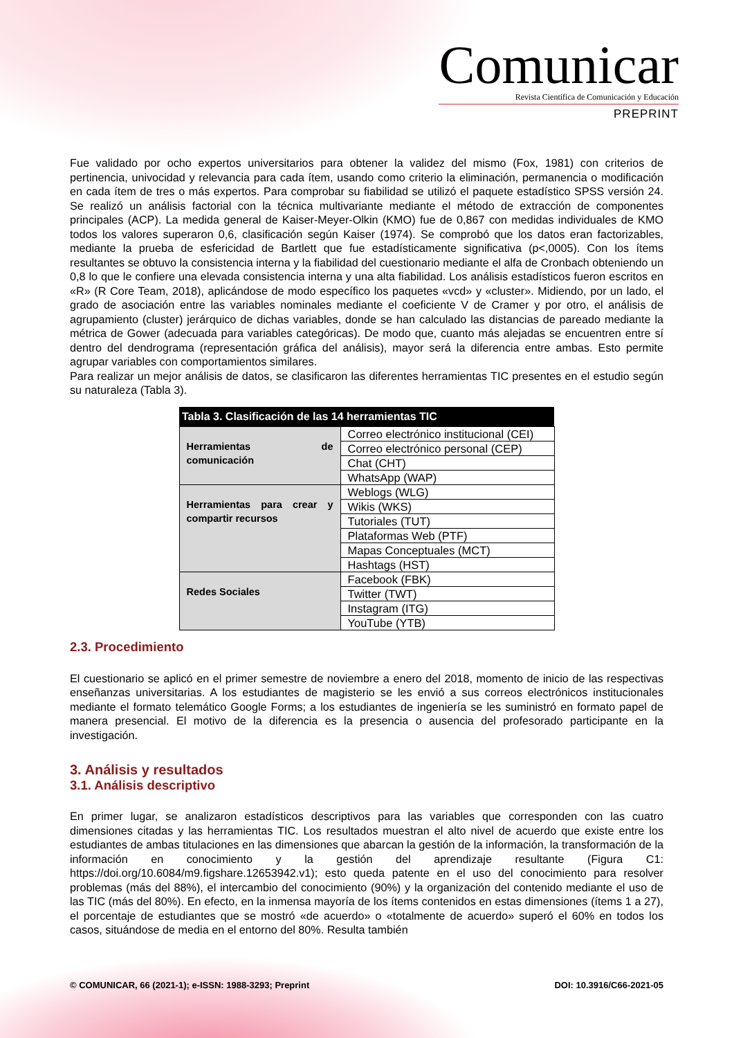Comunicar
Revista Científica de Comunicación y Educación
PREPRINT
Fue validado por ocho expertos universitarios para obtener la validez del mismo (Fox, 1981) con criterios de pertinencia, univocidad y relevancia para cada ítem, usando como criterio la eliminación, permanencia o modificación en cada ítem de tres o más expertos. Para comprobar su fiabilidad se utilizó el paquete estadístico SPSS versión 24. Se realizó un análisis factorial con la técnica multivariante mediante el método de extracción de componentes principales (ACP). La medida general de Kaiser-Meyer-Olkin (KMO) fue de 0,867 con medidas individuales de KMO todos los valores superaron 0,6, clasificación según Kaiser (1974). Se comprobó que los datos eran factorizables, mediante la prueba de esfericidad de Bartlett que fue estadísticamente significativa (p<,0005). Con los ítems resultantes se obtuvo la consistencia interna y la fiabilidad del cuestionario mediante el alfa de Cronbach obteniendo un 0,8 lo que le confiere una elevada consistencia interna y una alta fiabilidad. Los análisis estadísticos fueron escritos en «R» (R Core Team, 2018), aplicándose de modo específico los paquetes «vcd» y «cluster». Midiendo, por un lado, el grado de asociación entre las variables nominales mediante el coeficiente V de Cramer y por otro, el análisis de agrupamiento (cluster) jerárquico de dichas variables, donde se han calculado las distancias de pareado mediante la métrica de Gower (adecuada para variables categóricas). De modo que, cuanto más alejadas se encuentren entre sí dentro del dendrograma (representación gráfica del análisis), mayor será la diferencia entre ambas. Esto permite agrupar variables con comportamientos similares.
Para realizar un mejor análisis de datos, se clasificaron las diferentes herramientas TIC presentes en el estudio según su naturaleza (Tabla 3).
| Tabla 3. Clasificación de las 14 herramientas TIC | |
| --- | --- |
| Herramientas de comunicación | Correo electrónico institucional (CEI) |
| | Correo electrónico personal (CEP) |
| | Chat (CHT) |
| | WhatsApp (WAP) |
| Herramientas para crear y compartir recursos | Weblogs (WLG) |
| | Wikis (WKS) |
| | Tutoriales (TUT) |
| | Plataformas Web (PTF) |
| | Mapas Conceptuales (MCT) |
| | Hashtags (HST) |
| Redes Sociales | Facebook (FBK) |
| | Twitter (TWT) |
| | Instagram (ITG) |
| | YouTube (YTB) |
2.3. Procedimiento
El cuestionario se aplicó en el primer semestre de noviembre a enero del 2018, momento de inicio de las respectivas enseñanzas universitarias. A los estudiantes de magisterio se les envió a sus correos electrónicos institucionales mediante el formato telemático Google Forms; a los estudiantes de ingeniería se les suministró en formato papel de manera presencial. El motivo de la diferencia es la presencia o ausencia del profesorado participante en la investigación.
3. Análisis y resultados
3.1. Análisis descriptivo
En primer lugar, se analizaron estadísticos descriptivos para las variables que corresponden con las cuatro dimensiones citadas y las herramientas TIC. Los resultados muestran el alto nivel de acuerdo que existe entre los estudiantes de ambas titulaciones en las dimensiones que abarcan la gestión de la información, la transformación de la información en conocimiento y la gestión del aprendizaje resultante (Figura C1: https://doi.org/10.6084/m9.figshare.12653942.v1); esto queda patente en el uso del conocimiento para resolver problemas (más del 88%), el intercambio del conocimiento (90%) y la organización del contenido mediante el uso de las TIC (más del 80%). En efecto, en la inmensa mayoría de los ítems contenidos en estas dimensiones (ítems 1 a 27), el porcentaje de estudiantes que se mostró «de acuerdo» o «totalmente de acuerdo» superó el 60% en todos los casos, situándose de media en el entorno del 80%. Resulta también
© COMUNICAR, 66 (2021-1); e-ISSN: 1988-3293; Preprint DOI: 10.3916/C66-2021-05